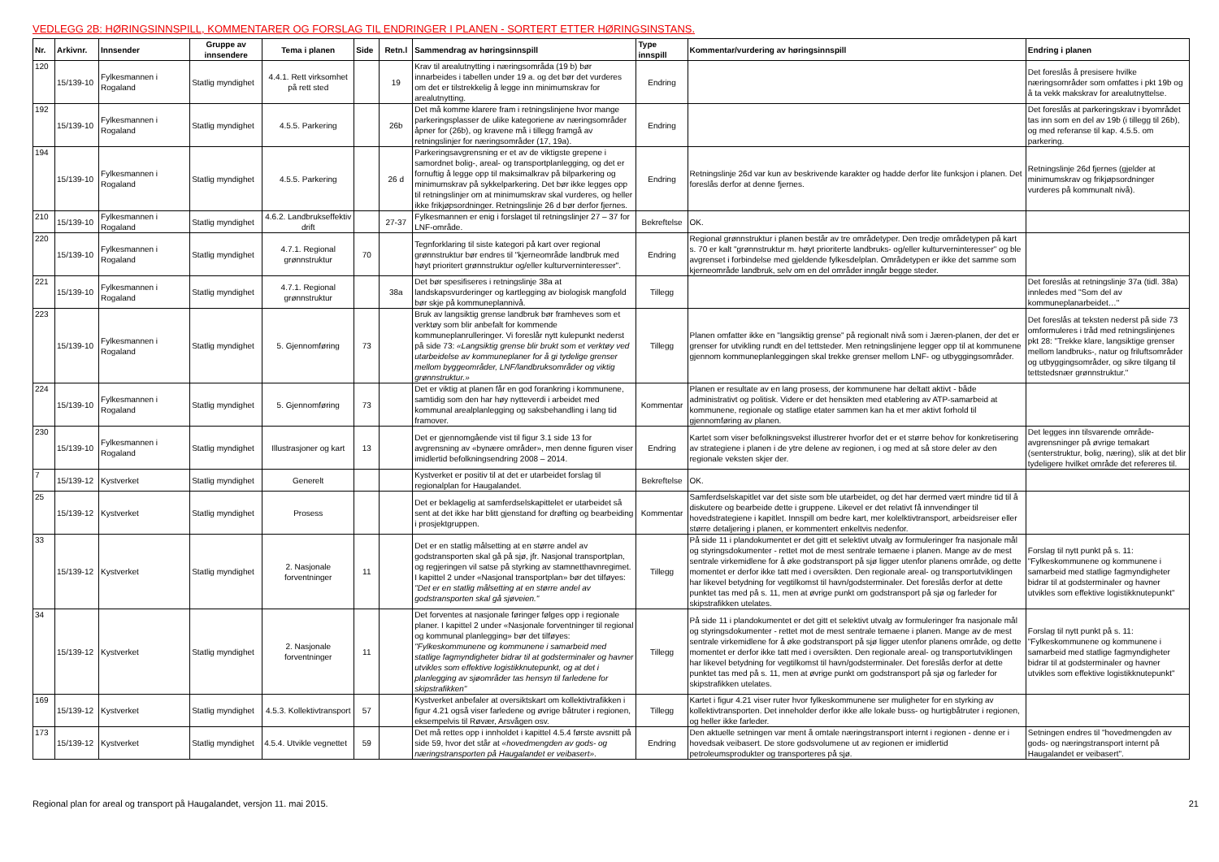VEDLEGG 2B: HØRINGSINNSPILL, KOMMENTARER OG FORSLAG TIL ENDRINGER I PLANEN - SORTERT ETTER HØRINGSINSTANS.
| Nr. | Arkivnr. | Innsender | Gruppe av innsendere | Tema i planen | Side | Retn.l | Sammendrag av høringsinnspill | Type innspill | Kommentar/vurdering av høringsinnspill | Endring i planen |
| --- | --- | --- | --- | --- | --- | --- | --- | --- | --- | --- |
| 120 | 15/139-10 | Fylkesmannen i Rogaland | Statlig myndighet | 4.4.1. Rett virksomhet på rett sted | | 19 | Krav til arealutnytting i næringsområda (19 b) bør innarbeides i tabellen under 19 a. og det bør det vurderes om det er tilstrekkelig å legge inn minimumskrav for arealutnytting. | Endring | | Det foreslås å presisere hvilke næringsområder som omfattes i pkt 19b og å ta vekk makskrav for arealutnyttelse. |
| 192 | 15/139-10 | Fylkesmannen i Rogaland | Statlig myndighet | 4.5.5. Parkering | | 26b | Det må komme klarere fram i retningslinjene hvor mange parkeringsplasser de ulike kategoriene av næringsområder åpner for (26b), og kravene må i tillegg framgå av retningslinjer for næringsområder (17, 19a). | Endring | | Det foreslås at parkeringskrav i byområdet tas inn som en del av 19b (i tillegg til 26b), og med referanse til kap. 4.5.5. om parkering. |
| 194 | 15/139-10 | Fylkesmannen i Rogaland | Statlig myndighet | 4.5.5. Parkering | | 26 d | Parkeringsavgrensning er et av de viktigste grepene i samordnet bolig-, areal- og transportplanlegging, og det er fornuftig å legge opp til maksimalkrav på bilparkering og minimumskrav på sykkelparkering. Det bør ikke legges opp til retningslinjer om at minimumskrav skal vurderes, og heller ikke frikjøpsordninger. Retningslinje 26 d bør derfor fjernes. | Endring | Retningslinje 26d var kun av beskrivende karakter og hadde derfor lite funksjon i planen. Det foreslås derfor at denne fjernes. | Retningslinje 26d fjernes (gjelder at minimumskrav og frikjøpsordninger vurderes på kommunalt nivå). |
| 210 | 15/139-10 | Fylkesmannen i Rogaland | Statlig myndighet | 4.6.2. Landbrukseffektiv drift | | 27-37 | Fylkesmannen er enig i forslaget til retningslinjer 27 – 37 for LNF-område. | Bekreftelse | OK. | |
| 220 | 15/139-10 | Fylkesmannen i Rogaland | Statlig myndighet | 4.7.1. Regional grønnstruktur | 70 | | Tegnforklaring til siste kategori på kart over regional grønnstruktur bør endres til "kjerneområde landbruk med høyt prioritert grønnstruktur og/eller kulturverninteresser". | Endring | Regional grønnstruktur i planen består av tre områdetyper. Den tredje områdetypen på kart s. 70 er kalt "grønnstruktur m. høyt prioriterte landbruks- og/eller kulturverninteresser" og ble avgrenset i forbindelse med gjeldende fylkesdelplan. Områdetypen er ikke det samme som kjerneområde landbruk, selv om en del områder inngår begge steder. | |
| 221 | 15/139-10 | Fylkesmannen i Rogaland | Statlig myndighet | 4.7.1. Regional grønnstruktur | | 38a | Det bør spesifiseres i retningslinje 38a at landskapsvurderinger og kartlegging av biologisk mangfold bør skje på kommuneplannivå. | Tillegg | | Det foreslås at retningslinje 37a (tidl. 38a) innledes med "Som del av kommuneplanarbeidet…" |
| 223 | 15/139-10 | Fylkesmannen i Rogaland | Statlig myndighet | 5. Gjennomføring | 73 | | Bruk av langsiktig grense landbruk bør framheves som et verktøy som blir anbefalt for kommende kommuneplanrulleringer. Vi foreslår nytt kulepunkt nederst på side 73: «Langsiktig grense blir brukt som et verktøy ved utarbeidelse av kommuneplaner for å gi tydelige grenser mellom byggeområder, LNF/landbruksområder og viktig grønnstruktur.» | Tillegg | Planen omfatter ikke en "langsiktig grense" på regionalt nivå som i Jæren-planen, der det er grenser for utvikling rundt en del tettsteder. Men retningslinjene legger opp til at kommunene gjennom kommuneplanleggingen skal trekke grenser mellom LNF- og utbyggingsområder. | Det foreslås at teksten nederst på side 73 omformuleres i tråd med retningslinjenes pkt 28: "Trekke klare, langsiktige grenser mellom landbruks-, natur og friluftsområder og utbyggingsområder, og sikre tilgang til tettstedsnær grønnstruktur." |
| 224 | 15/139-10 | Fylkesmannen i Rogaland | Statlig myndighet | 5. Gjennomføring | 73 | | Det er viktig at planen får en god forankring i kommunene, samtidig som den har høy nytteverdi i arbeidet med kommunal arealplanlegging og saksbehandling i lang tid framover. | Kommentar | Planen er resultate av en lang prosess, der kommunene har deltatt aktivt - både administrativt og politisk. Videre er det hensikten med etablering av ATP-samarbeid at kommunene, regionale og statlige etater sammen kan ha et mer aktivt forhold til gjennomføring av planen. | |
| 230 | 15/139-10 | Fylkesmannen i Rogaland | Statlig myndighet | Illustrasjoner og kart | 13 | | Det er gjennomgående vist til figur 3.1 side 13 for avgrensning av «bynære områder», men denne figuren viser imidlertid befolkningsendring 2008 – 2014. | Endring | Kartet som viser befolkningsvekst illustrerer hvorfor det er et større behov for konkretisering av strategiene i planen i de ytre delene av regionen, i og med at så store deler av den regionale veksten skjer der. | Det legges inn tilsvarende område-avgrensninger på øvrige temakart (senterstruktur, bolig, næring), slik at det blir tydeligere hvilket område det refereres til. |
| 7 | 15/139-12 | Kystverket | Statlig myndighet | Generelt | | | Kystverket er positiv til at det er utarbeidet forslag til regionalplan for Haugalandet. | Bekreftelse | OK. | |
| 25 | 15/139-12 | Kystverket | Statlig myndighet | Prosess | | | Det er beklagelig at samferdselskapittelet er utarbeidet så sent at det ikke har blitt gjenstand for drøfting og bearbeiding i prosjektgruppen. | Kommentar | Samferdselskapitlet var det siste som ble utarbeidet, og det har dermed vært mindre tid til å diskutere og bearbeide dette i gruppene. Likevel er det relativt få innvendinger til hovedstrategiene i kapitlet. Innspill om bedre kart, mer kolelktivtransport, arbeidsreiser eller større detaljering i planen, er kommentert enkeltvis nedenfor. | |
| 33 | 15/139-12 | Kystverket | Statlig myndighet | 2. Nasjonale forventninger | 11 | | Det er en statlig målsetting at en større andel av godstransporten skal gå på sjø, jfr. Nasjonal transportplan, og regjeringen vil satse på styrking av stamnetthavnregimet. I kapittel 2 under «Nasjonal transportplan» bør det tilføyes: "Det er en statlig målsetting at en større andel av godstransporten skal gå sjøveien." | Tillegg | På side 11 i plandokumentet er det gitt et selektivt utvalg av formuleringer fra nasjonale mål og styringsdokumenter - rettet mot de mest sentrale temaene i planen. Mange av de mest sentrale virkemidlene for å øke godstransport på sjø ligger utenfor planens område, og dette momentet er derfor ikke tatt med i oversikten. Den regionale areal- og transportutviklingen har likevel betydning for vegtilkomst til havn/godsterminaler. Det foreslås derfor at dette punktet tas med på s. 11, men at øvrige punkt om godstransport på sjø og farleder for skipstrafikken utelates. | Forslag til nytt punkt på s. 11: "Fylkeskommunene og kommunene i samarbeid med statlige fagmyndigheter bidrar til at godsterminaler og havner utvikles som effektive logistikknutepunkt" |
| 34 | 15/139-12 | Kystverket | Statlig myndighet | 2. Nasjonale forventninger | 11 | | Det forventes at nasjonale føringer følges opp i regionale planer. I kapittel 2 under «Nasjonale forventninger til regional og kommunal planlegging» bør det tilføyes: "Fylkeskommunene og kommunene i samarbeid med statlige fagmyndigheter bidrar til at godsterminaler og havner utvikles som effektive logistikknutepunkt, og at det i planlegging av sjøområder tas hensyn til farledene for skipstrafikken" | Tillegg | På side 11 i plandokumentet er det gitt et selektivt utvalg av formuleringer fra nasjonale mål og styringsdokumenter - rettet mot de mest sentrale temaene i planen. Mange av de mest sentrale virkemidlene for å øke godstransport på sjø ligger utenfor planens område, og dette momentet er derfor ikke tatt med i oversikten. Den regionale areal- og transportutviklingen har likevel betydning for vegtilkomst til havn/godsterminaler. Det foreslås derfor at dette punktet tas med på s. 11, men at øvrige punkt om godstransport på sjø og farleder for skipstrafikken utelates. | Forslag til nytt punkt på s. 11: "Fylkeskommunene og kommunene i samarbeid med statlige fagmyndigheter bidrar til at godsterminaler og havner utvikles som effektive logistikknutepunkt" |
| 169 | 15/139-12 | Kystverket | Statlig myndighet | 4.5.3. Kollektivtransport | 57 | | Kystverket anbefaler at oversiktskart om kollektivtrafikken i figur 4.21 også viser farledene og øvrige båtruter i regionen, eksempelvis til Røvær, Arsvågen osv. | Tillegg | Kartet i figur 4.21 viser ruter hvor fylkeskommunene ser muligheter for en styrking av kollektivtransporten. Det inneholder derfor ikke alle lokale buss- og hurtigbåtruter i regionen, og heller ikke farleder. | |
| 173 | 15/139-12 | Kystverket | Statlig myndighet | 4.5.4. Utvikle vegnettet | 59 | | Det må rettes opp i innholdet i kapittel 4.5.4 første avsnitt på side 59, hvor det står at «hovedmengden av gods- og næringstransporten på Haugalandet er veibasert» . | Endring | Den aktuelle setningen var ment å omtale næringstransport internt i regionen - denne er i hovedsak veibasert. De store godsvolumene ut av regionen er imidlertid petroleumsprodukter og transporteres på sjø. | Setningen endres til "hovedmengden av gods- og næringstransport internt på Haugalandet er veibasert". |
Regional plan for areal og transport på Haugalandet, versjon 11. mai 2015. 21